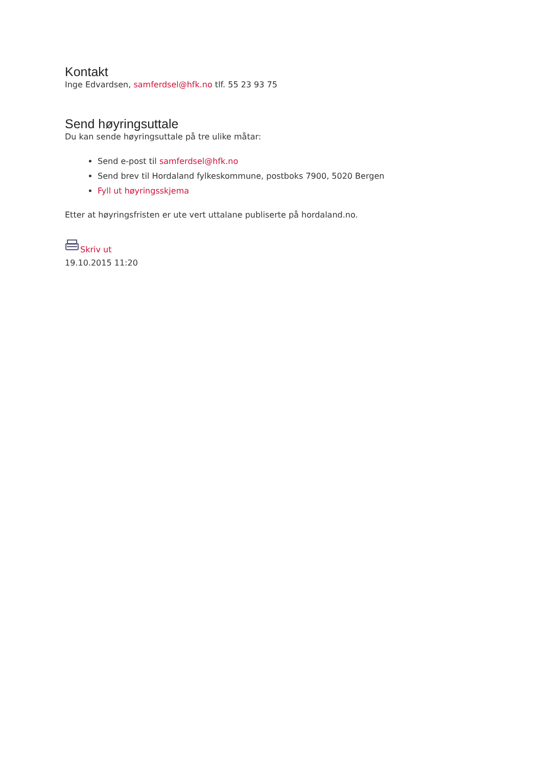Kontakt
Inge Edvardsen, samferdsel@hfk.no tlf. 55 23 93 75
Send høyringsuttale
Du kan sende høyringsuttale på tre ulike måtar:
Send e-post til samferdsel@hfk.no
Send brev til Hordaland fylkeskommune, postboks 7900, 5020 Bergen
Fyll ut høyringsskjema
Etter at høyringsfristen er ute vert uttalane publiserte på hordaland.no.
Skriv ut
19.10.2015 11:20